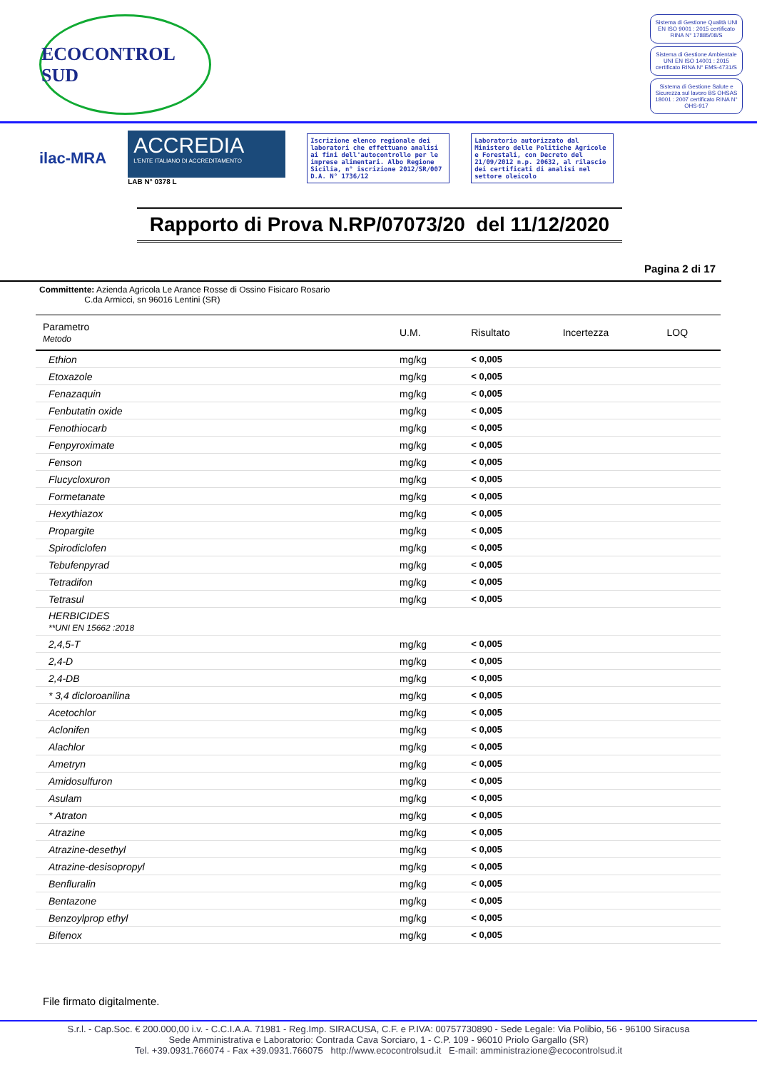ECOCONTROL SUD
Sistema di Gestione Qualità UNI EN ISO 9001 : 2015 certificato RINA N° 17885/08/S
Sistema di Gestione Ambientale UNI EN ISO 14001 : 2015 certificato RINA N° EMS-4731/S
Sistema di Gestione Salute e Sicurezza sul lavoro BS OHSAS 18001 : 2007 certificato RINA N° OHS-917
ilac-MRA
ACCREDIA
L'ENTE ITALIANO DI ACCREDITAMENTO
LAB N° 0378 L
Iscrizione elenco regionale dei laboratori che effettuano analisi ai fini dell'autocontrollo per le imprese alimentari. Albo Regione Sicilia, n° iscrizione 2012/SR/007 D.A. N° 1736/12
Laboratorio autorizzato dal Ministero delle Politiche Agricole e Forestali, con Decreto del 21/09/2012 n.p. 20632, al rilascio dei certificati di analisi nel settore oleicolo
Rapporto di Prova N.RP/07073/20 del 11/12/2020
Pagina 2 di 17
Committente: Azienda Agricola Le Arance Rosse di Ossino Fisicaro Rosario
C.da Armicci, sn 96016 Lentini (SR)
| Parametro Metodo | U.M. | Risultato | Incertezza | LOQ |
| --- | --- | --- | --- | --- |
| Ethion | mg/kg | < 0,005 | | |
| Etoxazole | mg/kg | < 0,005 | | |
| Fenazaquin | mg/kg | < 0,005 | | |
| Fenbutatin oxide | mg/kg | < 0,005 | | |
| Fenothiocarb | mg/kg | < 0,005 | | |
| Fenpyroximate | mg/kg | < 0,005 | | |
| Fenson | mg/kg | < 0,005 | | |
| Flucycloxuron | mg/kg | < 0,005 | | |
| Formetanate | mg/kg | < 0,005 | | |
| Hexythiazox | mg/kg | < 0,005 | | |
| Propargite | mg/kg | < 0,005 | | |
| Spirodiclofen | mg/kg | < 0,005 | | |
| Tebufenpyrad | mg/kg | < 0,005 | | |
| Tetradifon | mg/kg | < 0,005 | | |
| Tetrasul | mg/kg | < 0,005 | | |
| HERBICIDES **UNI EN 15662 :2018 | | | | |
| 2,4,5-T | mg/kg | < 0,005 | | |
| 2,4-D | mg/kg | < 0,005 | | |
| 2,4-DB | mg/kg | < 0,005 | | |
| * 3,4 dicloroanilina | mg/kg | < 0,005 | | |
| Acetochlor | mg/kg | < 0,005 | | |
| Aclonifen | mg/kg | < 0,005 | | |
| Alachlor | mg/kg | < 0,005 | | |
| Ametryn | mg/kg | < 0,005 | | |
| Amidosulfuron | mg/kg | < 0,005 | | |
| Asulam | mg/kg | < 0,005 | | |
| * Atraton | mg/kg | < 0,005 | | |
| Atrazine | mg/kg | < 0,005 | | |
| Atrazine-desethyl | mg/kg | < 0,005 | | |
| Atrazine-desisopropyl | mg/kg | < 0,005 | | |
| Benfluralin | mg/kg | < 0,005 | | |
| Bentazone | mg/kg | < 0,005 | | |
| Benzoylprop ethyl | mg/kg | < 0,005 | | |
| Bifenox | mg/kg | < 0,005 | | |
File firmato digitalmente.
S.r.l. - Cap.Soc. € 200.000,00 i.v. - C.C.I.A.A. 71981 - Reg.Imp. SIRACUSA, C.F. e P.IVA: 00757730890 - Sede Legale: Via Polibio, 56 - 96100 Siracusa
Sede Amministrativa e Laboratorio: Contrada Cava Sorciaro, 1 - C.P. 109 - 96010 Priolo Gargallo (SR)
Tel. +39.0931.766074 - Fax +39.0931.766075 http://www.ecocontrolsud.it E-mail: amministrazione@ecocontrolsud.it